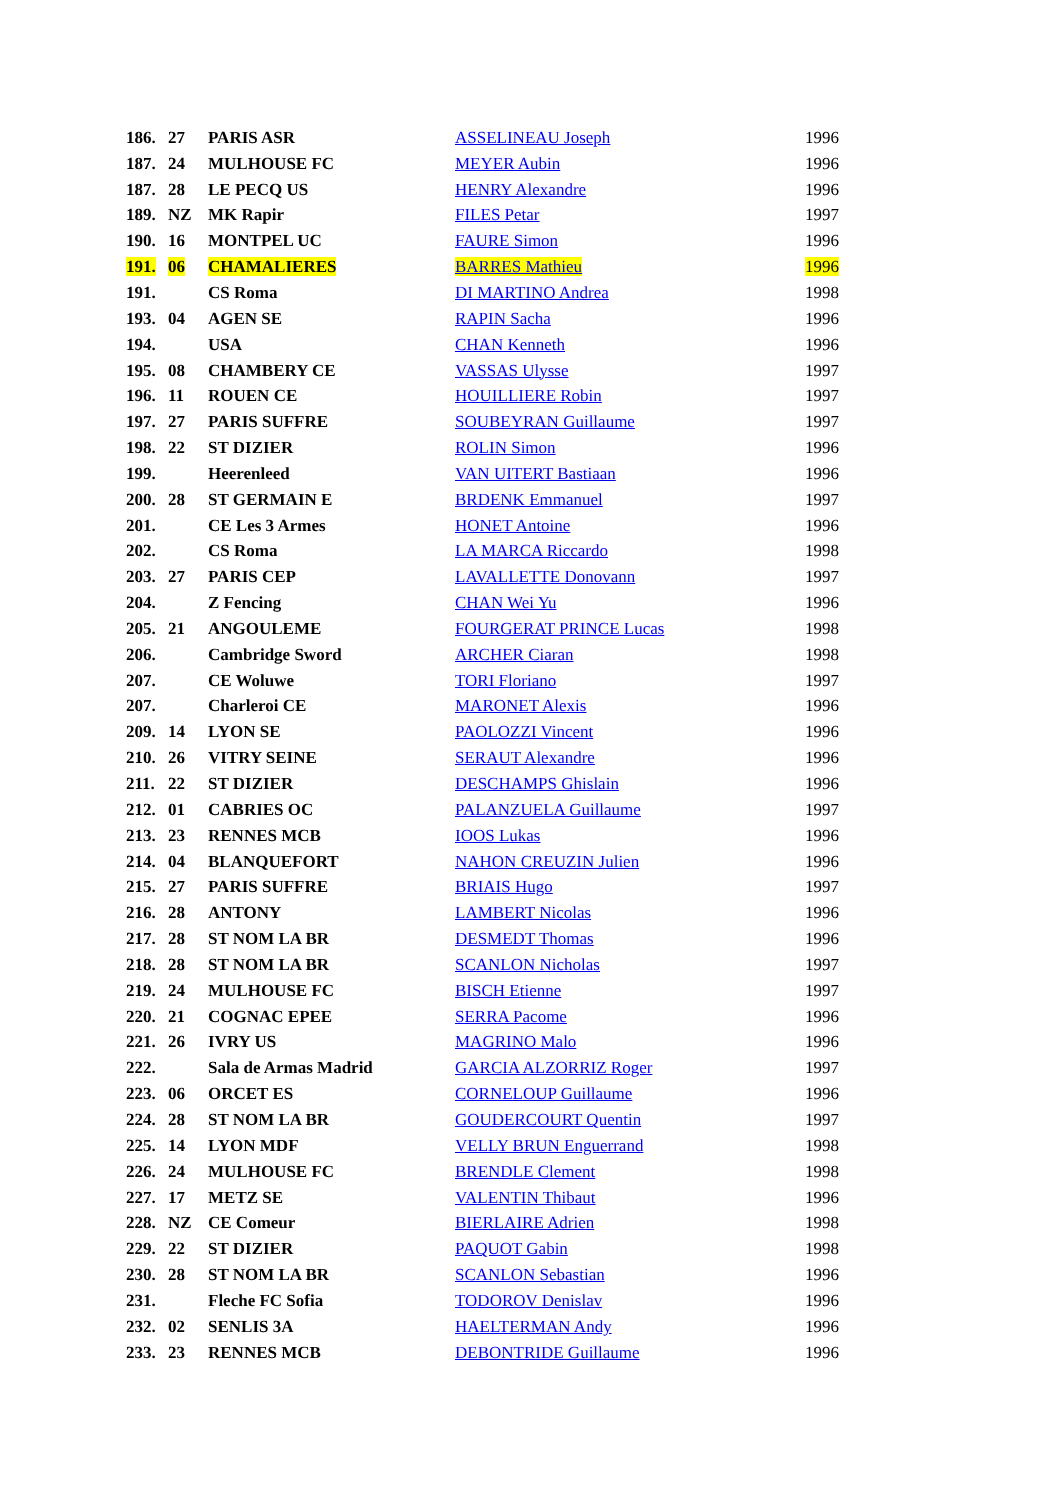| 186. | 27 | PARIS ASR | ASSELINEAU Joseph | 1996 |
| 187. | 24 | MULHOUSE FC | MEYER Aubin | 1996 |
| 187. | 28 | LE PECQ US | HENRY Alexandre | 1996 |
| 189. | NZ | MK Rapir | FILES Petar | 1997 |
| 190. | 16 | MONTPEL UC | FAURE Simon | 1996 |
| 191. | 06 | CHAMALIERES | BARRES Mathieu | 1996 |
| 191. | | CS Roma | DI MARTINO Andrea | 1998 |
| 193. | 04 | AGEN SE | RAPIN Sacha | 1996 |
| 194. | | USA | CHAN Kenneth | 1996 |
| 195. | 08 | CHAMBERY CE | VASSAS Ulysse | 1997 |
| 196. | 11 | ROUEN CE | HOUILLIERE Robin | 1997 |
| 197. | 27 | PARIS SUFFRE | SOUBEYRAN Guillaume | 1997 |
| 198. | 22 | ST DIZIER | ROLIN Simon | 1996 |
| 199. | | Heerenleed | VAN UITERT Bastiaan | 1996 |
| 200. | 28 | ST GERMAIN E | BRDENK Emmanuel | 1997 |
| 201. | | CE Les 3 Armes | HONET Antoine | 1996 |
| 202. | | CS Roma | LA MARCA Riccardo | 1998 |
| 203. | 27 | PARIS CEP | LAVALLETTE Donovann | 1997 |
| 204. | | Z Fencing | CHAN Wei Yu | 1996 |
| 205. | 21 | ANGOULEME | FOURGERAT PRINCE Lucas | 1998 |
| 206. | | Cambridge Sword | ARCHER Ciaran | 1998 |
| 207. | | CE Woluwe | TORI Floriano | 1997 |
| 207. | | Charleroi CE | MARONET Alexis | 1996 |
| 209. | 14 | LYON SE | PAOLOZZI Vincent | 1996 |
| 210. | 26 | VITRY SEINE | SERAUT Alexandre | 1996 |
| 211. | 22 | ST DIZIER | DESCHAMPS Ghislain | 1996 |
| 212. | 01 | CABRIES OC | PALANZUELA Guillaume | 1997 |
| 213. | 23 | RENNES MCB | IOOS Lukas | 1996 |
| 214. | 04 | BLANQUEFORT | NAHON CREUZIN Julien | 1996 |
| 215. | 27 | PARIS SUFFRE | BRIAIS Hugo | 1997 |
| 216. | 28 | ANTONY | LAMBERT Nicolas | 1996 |
| 217. | 28 | ST NOM LA BR | DESMEDT Thomas | 1996 |
| 218. | 28 | ST NOM LA BR | SCANLON Nicholas | 1997 |
| 219. | 24 | MULHOUSE FC | BISCH Etienne | 1997 |
| 220. | 21 | COGNAC EPEE | SERRA Pacome | 1996 |
| 221. | 26 | IVRY US | MAGRINO Malo | 1996 |
| 222. | | Sala de Armas Madrid | GARCIA ALZORRIZ Roger | 1997 |
| 223. | 06 | ORCET ES | CORNELOUP Guillaume | 1996 |
| 224. | 28 | ST NOM LA BR | GOUDERCOURT Quentin | 1997 |
| 225. | 14 | LYON MDF | VELLY BRUN Enguerrand | 1998 |
| 226. | 24 | MULHOUSE FC | BRENDLE Clement | 1998 |
| 227. | 17 | METZ SE | VALENTIN Thibaut | 1996 |
| 228. | NZ | CE Comeur | BIERLAIRE Adrien | 1998 |
| 229. | 22 | ST DIZIER | PAQUOT Gabin | 1998 |
| 230. | 28 | ST NOM LA BR | SCANLON Sebastian | 1996 |
| 231. | | Fleche FC Sofia | TODOROV Denislav | 1996 |
| 232. | 02 | SENLIS 3A | HAELTERMAN Andy | 1996 |
| 233. | 23 | RENNES MCB | DEBONTRIDE Guillaume | 1996 |